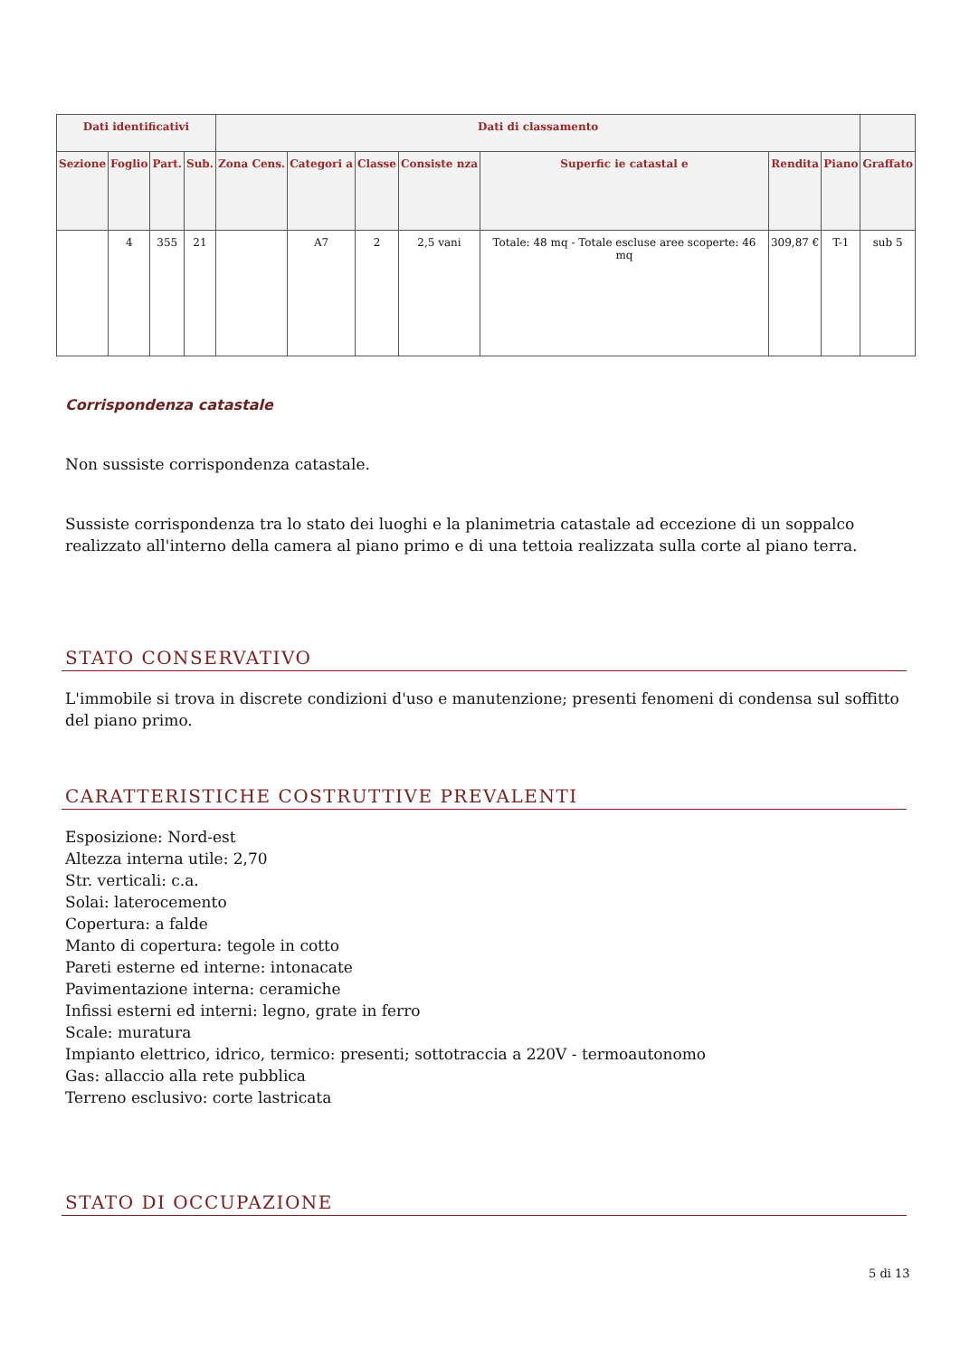| Dati identificativi | | | | Dati di classamento | | | | | | | |
| --- | --- | --- | --- | --- | --- | --- | --- | --- | --- | --- | --- |
| Sezione | Foglio | Part. | Sub. | Zona Cens. | Categori a | Classe | Consiste nza | Superfic ie catastal e | Rendita | Piano | Graffato |
| | 4 | 355 | 21 | | A7 | 2 | 2,5 vani | Totale: 48 mq - Totale escluse aree scoperte: 46 mq | 309,87 € | T-1 | sub 5 |
Corrispondenza catastale
Non sussiste corrispondenza catastale.
Sussiste corrispondenza tra lo stato dei luoghi e la planimetria catastale ad eccezione di un soppalco realizzato all'interno della camera al piano primo e di una tettoia realizzata sulla corte al piano terra.
STATO CONSERVATIVO
L'immobile si trova in discrete condizioni d'uso e manutenzione; presenti fenomeni di condensa sul soffitto del piano primo.
CARATTERISTICHE COSTRUTTIVE PREVALENTI
Esposizione: Nord-est
Altezza interna utile: 2,70
Str. verticali: c.a.
Solai: laterocemento
Copertura: a falde
Manto di copertura: tegole in cotto
Pareti esterne ed interne: intonacate
Pavimentazione interna: ceramiche
Infissi esterni ed interni: legno, grate in ferro
Scale: muratura
Impianto elettrico, idrico, termico: presenti; sottotraccia a 220V - termoautonomo
Gas: allaccio alla rete pubblica
Terreno esclusivo: corte lastricata
STATO DI OCCUPAZIONE
5 di 13